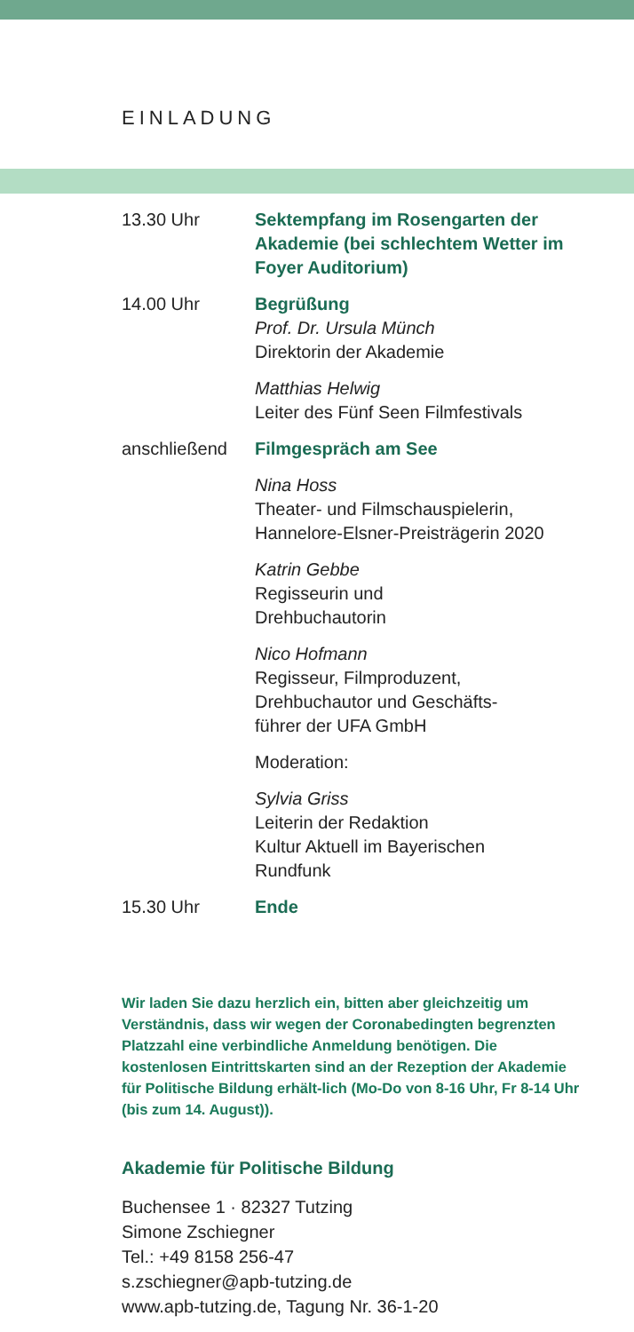EINLADUNG
13.30 Uhr Sektempfang im Rosengarten der Akademie (bei schlechtem Wetter im Foyer Auditorium)
14.00 Uhr Begrüßung
Prof. Dr. Ursula Münch
Direktorin der Akademie
Matthias Helwig
Leiter des Fünf Seen Filmfestivals
anschließend Filmgespräch am See
Nina Hoss
Theater- und Filmschauspielerin, Hannelore-Elsner-Preisträgerin 2020
Katrin Gebbe
Regisseurin und
Drehbuchautorin
Nico Hofmann
Regisseur, Filmproduzent,
Drehbuchautor und Geschäfts-
führer der UFA GmbH
Moderation:
Sylvia Griss
Leiterin der Redaktion
Kultur Aktuell im Bayerischen
Rundfunk
15.30 Uhr Ende
Wir laden Sie dazu herzlich ein, bitten aber gleichzeitig um Verständnis, dass wir wegen der Coronabedingten begrenzten Platzzahl eine verbindliche Anmeldung benötigen. Die kostenlosen Eintrittskarten sind an der Rezeption der Akademie für Politische Bildung erhält-lich (Mo-Do von 8-16 Uhr, Fr 8-14 Uhr
(bis zum 14. August)).
Akademie für Politische Bildung
Buchensee 1 · 82327 Tutzing
Simone Zschiegner
Tel.: +49 8158 256-47
s.zschiegner@apb-tutzing.de
www.apb-tutzing.de, Tagung Nr. 36-1-20